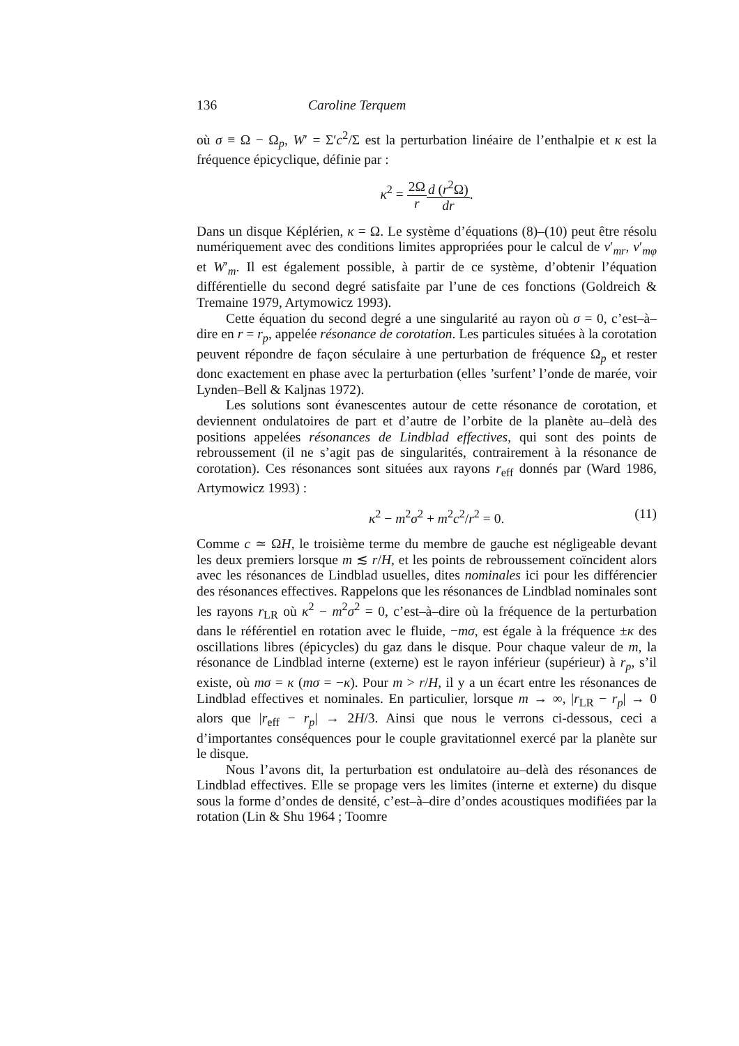136 Caroline Terquem
où σ ≡ Ω − Ω<sub>p</sub>, W′ = Σ′c<sup>2</sup>/Σ est la perturbation linéaire de l’enthalpie et κ est la fréquence épicyclique, définie par :
κ<sup>2</sup> = 2Ω r d (r<sup>2</sup>Ω) dr.
Dans un disque Képlérien, κ = Ω. Le système d’équations (8)–(10) peut être résolu numériquement avec des conditions limites appropriées pour le calcul de v′<sub>mr</sub>, v′<sub>mφ</sub> et W′<sub>m</sub>. Il est également possible, à partir de ce système, d’obtenir l’équation différentielle du second degré satisfaite par l’une de ces fonctions (Goldreich & Tremaine 1979, Artymowicz 1993).
Cette équation du second degré a une singularité au rayon où σ = 0, c’est–à–dire en r = r<sub>p</sub>, appelée résonance de corotation. Les particules situées à la corotation peuvent répondre de façon séculaire à une perturbation de fréquence Ω<sub>p</sub> et rester donc exactement en phase avec la perturbation (elles ’surfent’ l’onde de marée, voir Lynden–Bell & Kaljnas 1972).
Les solutions sont évanescentes autour de cette résonance de corotation, et deviennent ondulatoires de part et d’autre de l’orbite de la planète au–delà des positions appelées résonances de Lindblad effectives, qui sont des points de rebroussement (il ne s’agit pas de singularités, contrairement à la résonance de corotation). Ces résonances sont situées aux rayons r<sub>eff</sub> donnés par (Ward 1986, Artymowicz 1993) :
κ<sup>2</sup> − m<sup>2</sup>σ<sup>2</sup> + m<sup>2</sup>c<sup>2</sup>/r<sup>2</sup> = 0. (11)
Comme c ≃ ΩH, le troisième terme du membre de gauche est négligeable devant les deux premiers lorsque m ≲ r/H, et les points de rebroussement coïncident alors avec les résonances de Lindblad usuelles, dites nominales ici pour les différencier des résonances effectives. Rappelons que les résonances de Lindblad nominales sont les rayons r<sub>LR</sub> où κ<sup>2</sup> − m<sup>2</sup>σ<sup>2</sup> = 0, c’est–à–dire où la fréquence de la perturbation dans le référentiel en rotation avec le fluide, −mσ, est égale à la fréquence ±κ des oscillations libres (épicycles) du gaz dans le disque. Pour chaque valeur de m, la résonance de Lindblad interne (externe) est le rayon inférieur (supérieur) à r<sub>p</sub>, s’il existe, où mσ = κ (mσ = −κ). Pour m > r/H, il y a un écart entre les résonances de Lindblad effectives et nominales. En particulier, lorsque m → ∞, |r<sub>LR</sub> − r<sub>p</sub>| → 0 alors que |r<sub>eff</sub> − r<sub>p</sub>| → 2H/3. Ainsi que nous le verrons ci-dessous, ceci a d’importantes conséquences pour le couple gravitationnel exercé par la planète sur le disque.
Nous l’avons dit, la perturbation est ondulatoire au–delà des résonances de Lindblad effectives. Elle se propage vers les limites (interne et externe) du disque sous la forme d’ondes de densité, c’est–à–dire d’ondes acoustiques modifiées par la rotation (Lin & Shu 1964 ; Toomre